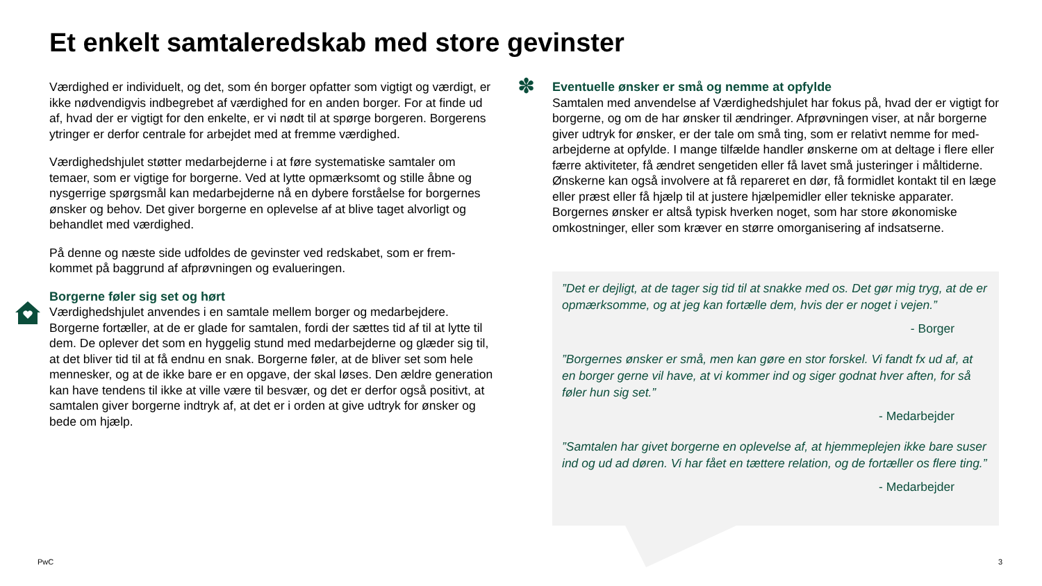Et enkelt samtaleredskab med store gevinster
Værdighed er individuelt, og det, som én borger opfatter som vigtigt og værdigt, er ikke nødvendigvis indbegrebet af værdighed for en anden borger. For at finde ud af, hvad der er vigtigt for den enkelte, er vi nødt til at spørge borgeren. Borgerens ytringer er derfor centrale for arbejdet med at fremme værdighed.
Værdighedshjulet støtter medarbejderne i at føre systematiske samtaler om temaer, som er vigtige for borgerne. Ved at lytte opmærksomt og stille åbne og nysgerrige spørgsmål kan medarbejderne nå en dybere forståelse for borgernes ønsker og behov. Det giver borgerne en oplevelse af at blive taget alvorligt og behandlet med værdighed.
På denne og næste side udfoldes de gevinster ved redskabet, som er frem-kommet på baggrund af afprøvningen og evalueringen.
Borgerne føler sig set og hørt
Værdighedshjulet anvendes i en samtale mellem borger og medarbejdere. Borgerne fortæller, at de er glade for samtalen, fordi der sættes tid af til at lytte til dem. De oplever det som en hyggelig stund med medarbejderne og glæder sig til, at det bliver tid til at få endnu en snak. Borgerne føler, at de bliver set som hele mennesker, og at de ikke bare er en opgave, der skal løses. Den ældre generation kan have tendens til ikke at ville være til besvær, og det er derfor også positivt, at samtalen giver borgerne indtryk af, at det er i orden at give udtryk for ønsker og bede om hjælp.
✽
Eventuelle ønsker er små og nemme at opfylde
Samtalen med anvendelse af Værdighedshjulet har fokus på, hvad der er vigtigt for borgerne, og om de har ønsker til ændringer. Afprøvningen viser, at når borgerne giver udtryk for ønsker, er der tale om små ting, som er relativt nemme for med-arbejderne at opfylde. I mange tilfælde handler ønskerne om at deltage i flere eller færre aktiviteter, få ændret sengetiden eller få lavet små justeringer i måltiderne. Ønskerne kan også involvere at få repareret en dør, få formidlet kontakt til en læge eller præst eller få hjælp til at justere hjælpemidler eller tekniske apparater. Borgernes ønsker er altså typisk hverken noget, som har store økonomiske omkostninger, eller som kræver en større omorganisering af indsatserne.
”Det er dejligt, at de tager sig tid til at snakke med os. Det gør mig tryg, at de er opmærksomme, og at jeg kan fortælle dem, hvis der er noget i vejen.”
- Borger
”Borgernes ønsker er små, men kan gøre en stor forskel. Vi fandt fx ud af, at en borger gerne vil have, at vi kommer ind og siger godnat hver aften, for så føler hun sig set.”
- Medarbejder
”Samtalen har givet borgerne en oplevelse af, at hjemmeplejen ikke bare suser ind og ud ad døren. Vi har fået en tættere relation, og de fortæller os flere ting.”
- Medarbejder
PwC 3